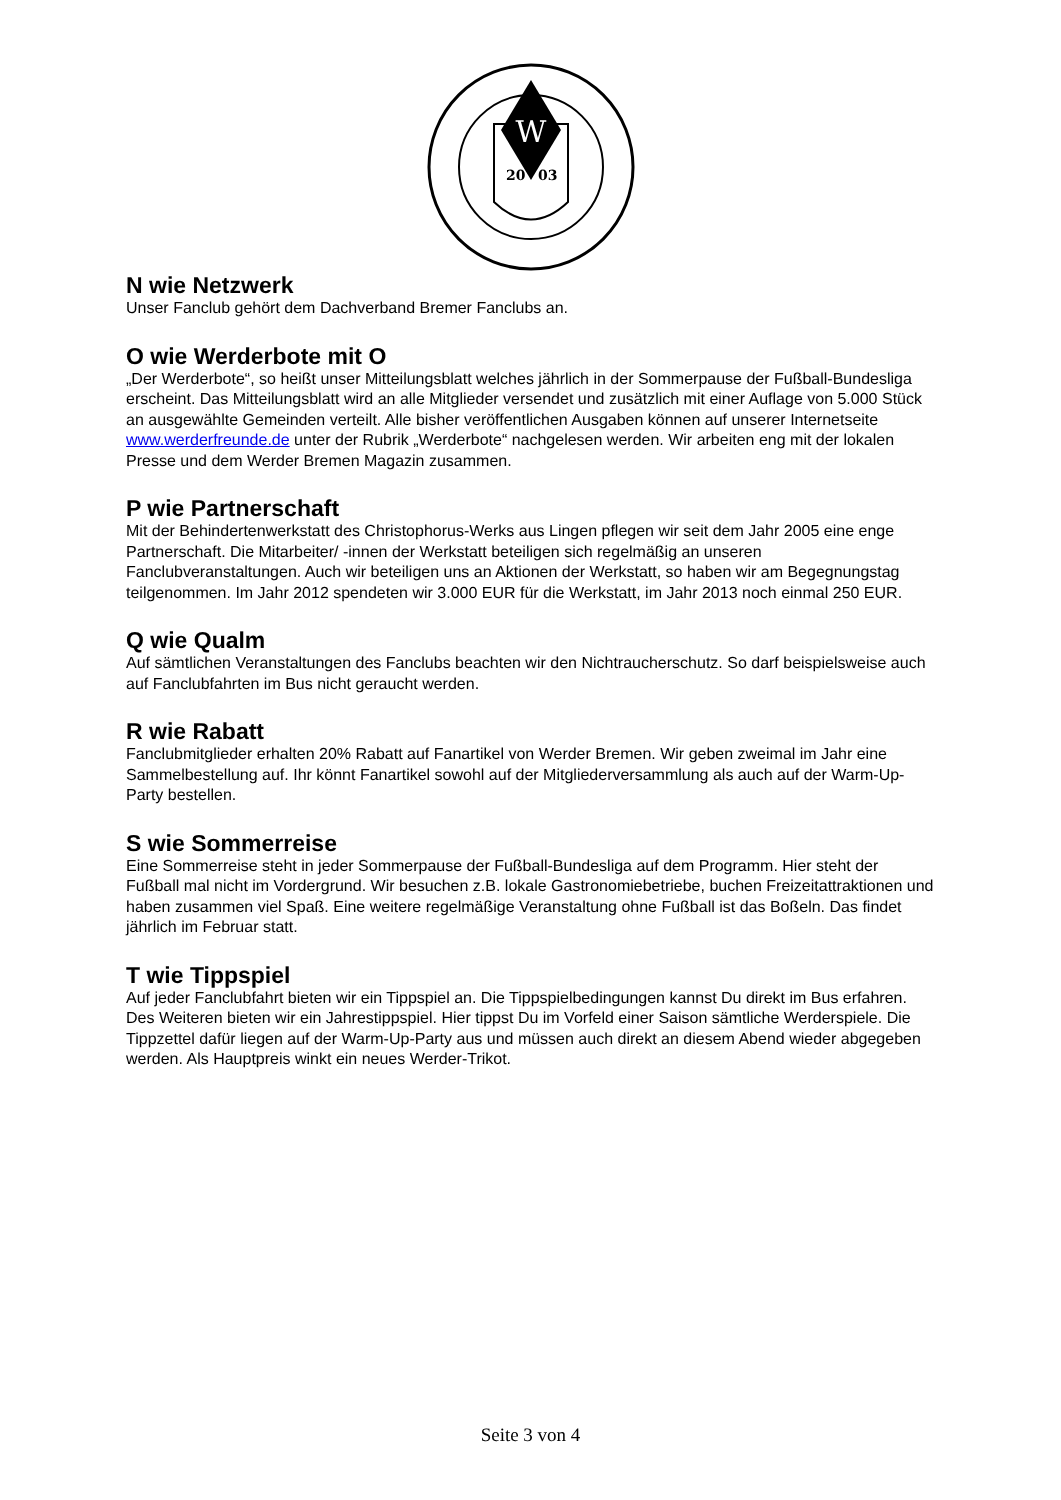W
20
03
N wie Netzwerk
Unser Fanclub gehört dem Dachverband Bremer Fanclubs an.
O wie Werderbote mit O
„Der Werderbote“, so heißt unser Mitteilungsblatt welches jährlich in der Sommerpause der Fußball-Bundesliga erscheint. Das Mitteilungsblatt wird an alle Mitglieder versendet und zusätzlich mit einer Auflage von 5.000 Stück an ausgewählte Gemeinden verteilt. Alle bisher veröffentlichen Ausgaben können auf unserer Internetseite www.werderfreunde.de unter der Rubrik „Werderbote“ nachgelesen werden. Wir arbeiten eng mit der lokalen Presse und dem Werder Bremen Magazin zusammen.
P wie Partnerschaft
Mit der Behindertenwerkstatt des Christophorus-Werks aus Lingen pflegen wir seit dem Jahr 2005 eine enge Partnerschaft. Die Mitarbeiter/ -innen der Werkstatt beteiligen sich regelmäßig an unseren Fanclubveranstaltungen. Auch wir beteiligen uns an Aktionen der Werkstatt, so haben wir am Begegnungstag teilgenommen. Im Jahr 2012 spendeten wir 3.000 EUR für die Werkstatt, im Jahr 2013 noch einmal 250 EUR.
Q wie Qualm
Auf sämtlichen Veranstaltungen des Fanclubs beachten wir den Nichtraucherschutz. So darf beispielsweise auch auf Fanclubfahrten im Bus nicht geraucht werden.
R wie Rabatt
Fanclubmitglieder erhalten 20% Rabatt auf Fanartikel von Werder Bremen. Wir geben zweimal im Jahr eine Sammelbestellung auf. Ihr könnt Fanartikel sowohl auf der Mitgliederversammlung als auch auf der Warm-Up-Party bestellen.
S wie Sommerreise
Eine Sommerreise steht in jeder Sommerpause der Fußball-Bundesliga auf dem Programm. Hier steht der Fußball mal nicht im Vordergrund. Wir besuchen z.B. lokale Gastronomiebetriebe, buchen Freizeitattraktionen und haben zusammen viel Spaß. Eine weitere regelmäßige Veranstaltung ohne Fußball ist das Boßeln. Das findet jährlich im Februar statt.
T wie Tippspiel
Auf jeder Fanclubfahrt bieten wir ein Tippspiel an. Die Tippspielbedingungen kannst Du direkt im Bus erfahren. Des Weiteren bieten wir ein Jahrestippspiel. Hier tippst Du im Vorfeld einer Saison sämtliche Werderspiele. Die Tippzettel dafür liegen auf der Warm-Up-Party aus und müssen auch direkt an diesem Abend wieder abgegeben werden. Als Hauptpreis winkt ein neues Werder-Trikot.
Seite 3 von 4